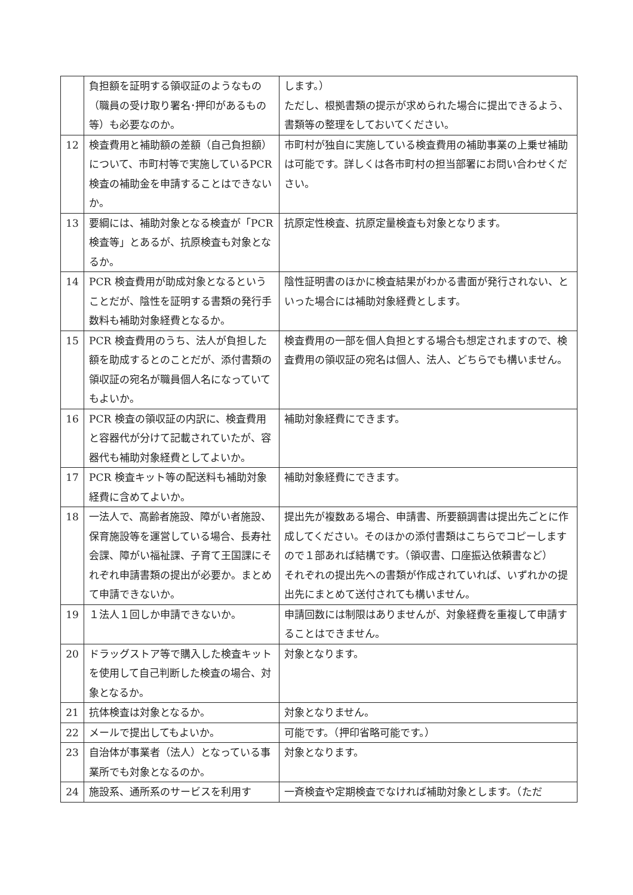| | 負担額を証明する領収証のようなもの（職員の受け取り署名･押印があるもの等）も必要なのか。 | します。） ただし、根拠書類の提示が求められた場合に提出できるよう、書類等の整理をしておいてください。 |
| 12 | 検査費用と補助額の差額（自己負担額）について、市町村等で実施しているPCR検査の補助金を申請することはできないか。 | 市町村が独自に実施している検査費用の補助事業の上乗せ補助は可能です。詳しくは各市町村の担当部署にお問い合わせください。 |
| 13 | 要綱には、補助対象となる検査が「PCR 検査等」とあるが、抗原検査も対象となるか。 | 抗原定性検査、抗原定量検査も対象となります。 |
| 14 | PCR 検査費用が助成対象となるということだが、陰性を証明する書類の発行手数料も補助対象経費となるか。 | 陰性証明書のほかに検査結果がわかる書面が発行されない、といった場合には補助対象経費とします。 |
| 15 | PCR 検査費用のうち、法人が負担した額を助成するとのことだが、添付書類の領収証の宛名が職員個人名になっていてもよいか。 | 検査費用の一部を個人負担とする場合も想定されますので、検査費用の領収証の宛名は個人、法人、どちらでも構いません。 |
| 16 | PCR 検査の領収証の内訳に、検査費用と容器代が分けて記載されていたが、容器代も補助対象経費としてよいか。 | 補助対象経費にできます。 |
| 17 | PCR 検査キット等の配送料も補助対象経費に含めてよいか。 | 補助対象経費にできます。 |
| 18 | 一法人で、高齢者施設、障がい者施設、保育施設等を運営している場合、長寿社会課、障がい福祉課、子育て王国課にそれぞれ申請書類の提出が必要か。まとめて申請できないか。 | 提出先が複数ある場合、申請書、所要額調書は提出先ごとに作成してください。そのほかの添付書類はこちらでコピーしますので１部あれば結構です。（領収書、口座振込依頼書など） それぞれの提出先への書類が作成されていれば、いずれかの提出先にまとめて送付されても構いません。 |
| 19 | １法人１回しか申請できないか。 | 申請回数には制限はありませんが、対象経費を重複して申請することはできません。 |
| 20 | ドラッグストア等で購入した検査キットを使用して自己判断した検査の場合、対象となるか。 | 対象となります。 |
| 21 | 抗体検査は対象となるか。 | 対象となりません。 |
| 22 | メールで提出してもよいか。 | 可能です。（押印省略可能です。） |
| 23 | 自治体が事業者（法人）となっている事業所でも対象となるのか。 | 対象となります。 |
| 24 | 施設系、通所系のサービスを利用す | 一斉検査や定期検査でなければ補助対象とします。（ただ |